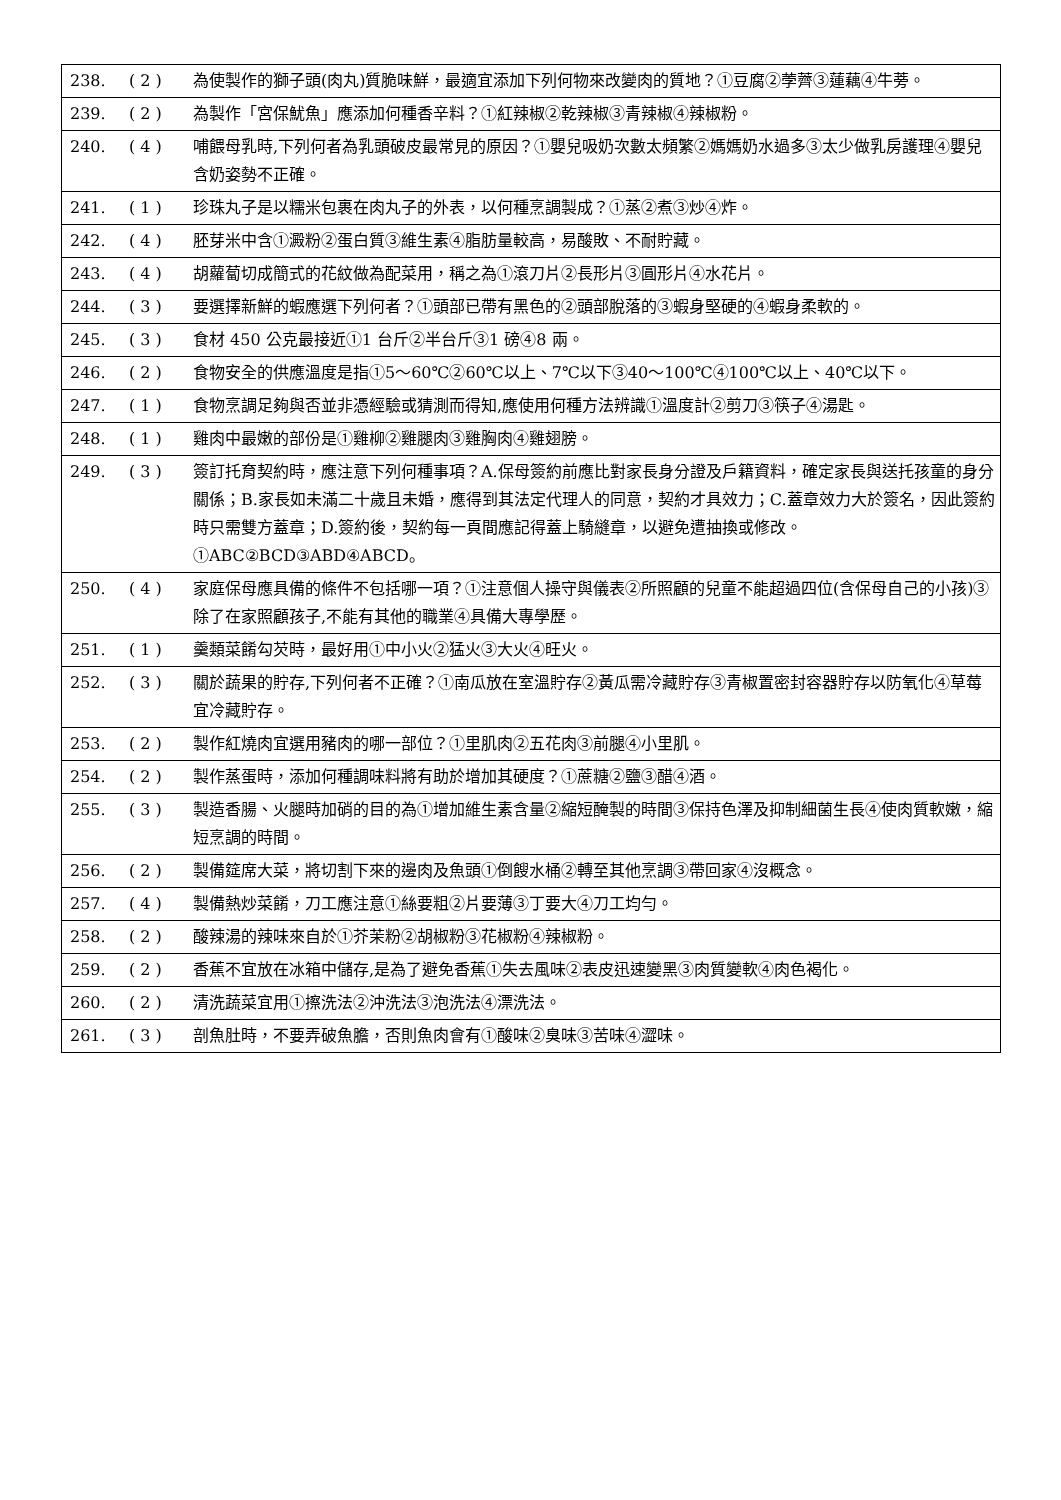| 238. | ( 2 ) | 為使製作的獅子頭(肉丸)質脆味鮮，最適宜添加下列何物來改變肉的質地？①豆腐②荸薺③蓮藕④牛蒡。 |
| 239. | ( 2 ) | 為製作「宮保魷魚」應添加何種香辛料？①紅辣椒②乾辣椒③青辣椒④辣椒粉。 |
| 240. | ( 4 ) | 哺餵母乳時,下列何者為乳頭破皮最常見的原因？①嬰兒吸奶次數太頻繁②媽媽奶水過多③太少做乳房護理④嬰兒含奶姿勢不正確。 |
| 241. | ( 1 ) | 珍珠丸子是以糯米包裹在肉丸子的外表，以何種烹調製成？①蒸②煮③炒④炸。 |
| 242. | ( 4 ) | 胚芽米中含①澱粉②蛋白質③維生素④脂肪量較高，易酸敗、不耐貯藏。 |
| 243. | ( 4 ) | 胡蘿蔔切成簡式的花紋做為配菜用，稱之為①滾刀片②長形片③圓形片④水花片。 |
| 244. | ( 3 ) | 要選擇新鮮的蝦應選下列何者？①頭部已帶有黑色的②頭部脫落的③蝦身堅硬的④蝦身柔軟的。 |
| 245. | ( 3 ) | 食材 450 公克最接近①1 台斤②半台斤③1 磅④8 兩。 |
| 246. | ( 2 ) | 食物安全的供應溫度是指①5～60℃②60℃以上、7℃以下③40～100℃④100℃以上、40℃以下。 |
| 247. | ( 1 ) | 食物烹調足夠與否並非憑經驗或猜測而得知,應使用何種方法辨識①溫度計②剪刀③筷子④湯匙。 |
| 248. | ( 1 ) | 雞肉中最嫩的部份是①雞柳②雞腿肉③雞胸肉④雞翅膀。 |
| 249. | ( 3 ) | 簽訂托育契約時，應注意下列何種事項？A.保母簽約前應比對家長身分證及戶籍資料，確定家長與送托孩童的身分關係；B.家長如未滿二十歲且未婚，應得到其法定代理人的同意，契約才具效力；C.蓋章效力大於簽名，因此簽約時只需雙方蓋章；D.簽約後，契約每一頁間應記得蓋上騎縫章，以避免遭抽換或修改。①ABC②BCD③ABD④ABCD。 |
| 250. | ( 4 ) | 家庭保母應具備的條件不包括哪一項？①注意個人操守與儀表②所照顧的兒童不能超過四位(含保母自己的小孩)③除了在家照顧孩子,不能有其他的職業④具備大專學歷。 |
| 251. | ( 1 ) | 羹類菜餚勾芡時，最好用①中小火②猛火③大火④旺火。 |
| 252. | ( 3 ) | 關於蔬果的貯存,下列何者不正確？①南瓜放在室溫貯存②黃瓜需冷藏貯存③青椒置密封容器貯存以防氧化④草莓宜冷藏貯存。 |
| 253. | ( 2 ) | 製作紅燒肉宜選用豬肉的哪一部位？①里肌肉②五花肉③前腿④小里肌。 |
| 254. | ( 2 ) | 製作蒸蛋時，添加何種調味料將有助於增加其硬度？①蔗糖②鹽③醋④酒。 |
| 255. | ( 3 ) | 製造香腸、火腿時加硝的目的為①增加維生素含量②縮短醃製的時間③保持色澤及抑制細菌生長④使肉質軟嫩，縮短烹調的時間。 |
| 256. | ( 2 ) | 製備筵席大菜，將切割下來的邊肉及魚頭①倒餿水桶②轉至其他烹調③帶回家④沒概念。 |
| 257. | ( 4 ) | 製備熱炒菜餚，刀工應注意①絲要粗②片要薄③丁要大④刀工均勻。 |
| 258. | ( 2 ) | 酸辣湯的辣味來自於①芥茉粉②胡椒粉③花椒粉④辣椒粉。 |
| 259. | ( 2 ) | 香蕉不宜放在冰箱中儲存,是為了避免香蕉①失去風味②表皮迅速變黑③肉質變軟④肉色褐化。 |
| 260. | ( 2 ) | 清洗蔬菜宜用①擦洗法②沖洗法③泡洗法④漂洗法。 |
| 261. | ( 3 ) | 剖魚肚時，不要弄破魚膽，否則魚肉會有①酸味②臭味③苦味④澀味。 |